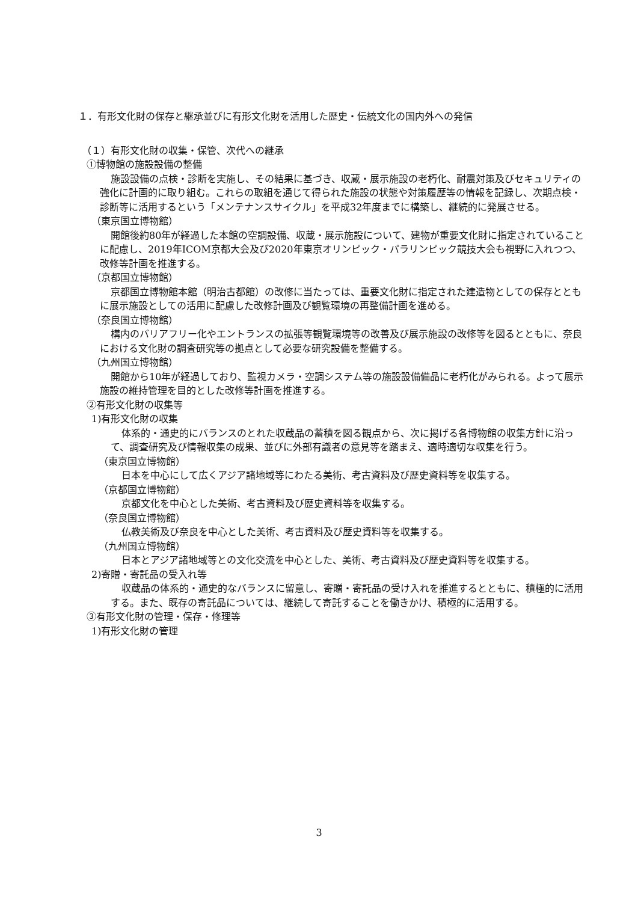１．有形文化財の保存と継承並びに有形文化財を活用した歴史・伝統文化の国内外への発信
（１）有形文化財の収集・保管、次代への継承
①博物館の施設設備の整備
施設設備の点検・診断を実施し、その結果に基づき、収蔵・展示施設の老朽化、耐震対策及びセキュリティの強化に計画的に取り組む。これらの取組を通じて得られた施設の状態や対策履歴等の情報を記録し、次期点検・診断等に活用するという「メンテナンスサイクル」を平成32年度までに構築し、継続的に発展させる。
（東京国立博物館）
開館後約80年が経過した本館の空調設備、収蔵・展示施設について、建物が重要文化財に指定されていることに配慮し、2019年ICOM京都大会及び2020年東京オリンピック・パラリンピック競技大会も視野に入れつつ、改修等計画を推進する。
（京都国立博物館）
京都国立博物館本館（明治古都館）の改修に当たっては、重要文化財に指定された建造物としての保存とともに展示施設としての活用に配慮した改修計画及び観覧環境の再整備計画を進める。
（奈良国立博物館）
構内のバリアフリー化やエントランスの拡張等観覧環境等の改善及び展示施設の改修等を図るとともに、奈良における文化財の調査研究等の拠点として必要な研究設備を整備する。
（九州国立博物館）
開館から10年が経過しており、監視カメラ・空調システム等の施設設備備品に老朽化がみられる。よって展示施設の維持管理を目的とした改修等計画を推進する。
②有形文化財の収集等
1)有形文化財の収集
体系的・通史的にバランスのとれた収蔵品の蓄積を図る観点から、次に掲げる各博物館の収集方針に沿って、調査研究及び情報収集の成果、並びに外部有識者の意見等を踏まえ、適時適切な収集を行う。
（東京国立博物館）
日本を中心にして広くアジア諸地域等にわたる美術、考古資料及び歴史資料等を収集する。
（京都国立博物館）
京都文化を中心とした美術、考古資料及び歴史資料等を収集する。
（奈良国立博物館）
仏教美術及び奈良を中心とした美術、考古資料及び歴史資料等を収集する。
（九州国立博物館）
日本とアジア諸地域等との文化交流を中心とした、美術、考古資料及び歴史資料等を収集する。
2)寄贈・寄託品の受入れ等
収蔵品の体系的・通史的なバランスに留意し、寄贈・寄託品の受け入れを推進するとともに、積極的に活用する。また、既存の寄託品については、継続して寄託することを働きかけ、積極的に活用する。
③有形文化財の管理・保存・修理等
1)有形文化財の管理
3